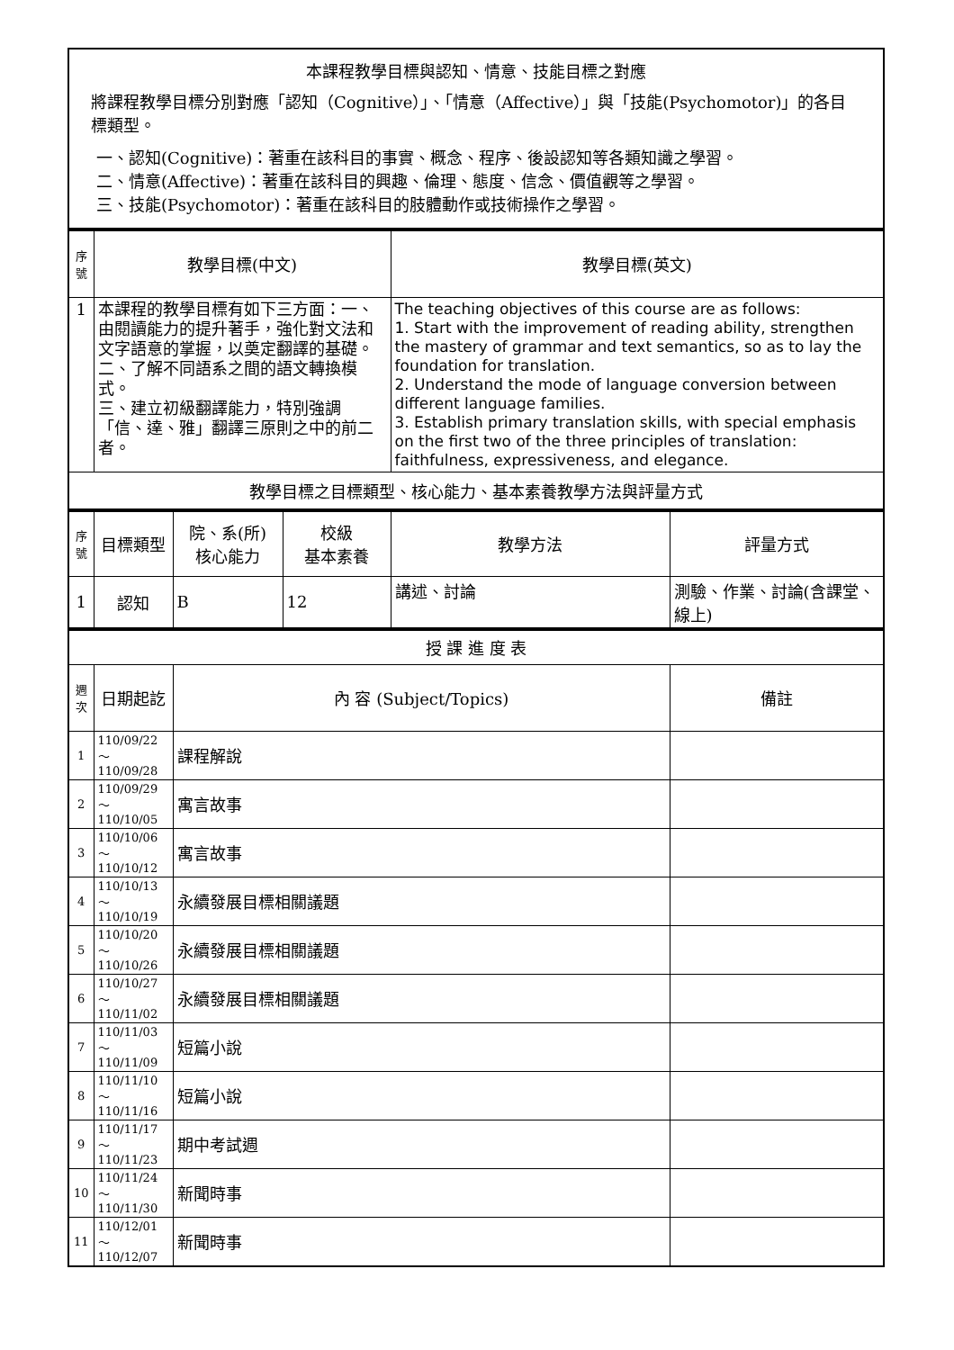| 本課程教學目標與認知、情意、技能目標之對應 將課程教學目標分別對應「認知（Cognitive）」、「情意（Affective）」與「技能(Psychomotor)」的各目標類型。 一、認知(Cognitive)：著重在該科目的事實、概念、程序、後設認知等各類知識之學習。 二、情意(Affective)：著重在該科目的興趣、倫理、態度、信念、價值觀等之學習。 三、技能(Psychomotor)：著重在該科目的肢體動作或技術操作之學習。 |
| 序號 | 教學目標(中文) | 教學目標(英文) |
| 1 | 本課程的教學目標有如下三方面：一、由閱讀能力的提升著手，強化對文法和文字語意的掌握，以奠定翻譯的基礎。 二、了解不同語系之間的語文轉換模式。 三、建立初級翻譯能力，特別強調「信、達、雅」翻譯三原則之中的前二者。 | The teaching objectives of this course are as follows: 1. Start with the improvement of reading ability, strengthen the mastery of grammar and text semantics, so as to lay the foundation for translation. 2. Understand the mode of language conversion between different language families. 3. Establish primary translation skills, with special emphasis on the first two of the three principles of translation: faithfulness, expressiveness, and elegance. |
| 教學目標之目標類型、核心能力、基本素養教學方法與評量方式 | | |
| 序號 | 目標類型 | 院、系(所) 核心能力 | 校級 基本素養 | 教學方法 | 評量方式 |
| 1 | 認知 | B | 12 | 講述、討論 | 測驗、作業、討論(含課堂、線上) |
| 授 課 進 度 表 | | | |
| 週次 | 日期起訖 | 內 容 (Subject/Topics) | 備註 |
| 1 | 110/09/22～ 110/09/28 | 課程解說 | |
| 2 | 110/09/29～ 110/10/05 | 寓言故事 | |
| 3 | 110/10/06～ 110/10/12 | 寓言故事 | |
| 4 | 110/10/13～ 110/10/19 | 永續發展目標相關議題 | |
| 5 | 110/10/20～ 110/10/26 | 永續發展目標相關議題 | |
| 6 | 110/10/27～ 110/11/02 | 永續發展目標相關議題 | |
| 7 | 110/11/03～ 110/11/09 | 短篇小說 | |
| 8 | 110/11/10～ 110/11/16 | 短篇小說 | |
| 9 | 110/11/17～ 110/11/23 | 期中考試週 | |
| 10 | 110/11/24～ 110/11/30 | 新聞時事 | |
| 11 | 110/12/01～ 110/12/07 | 新聞時事 | |